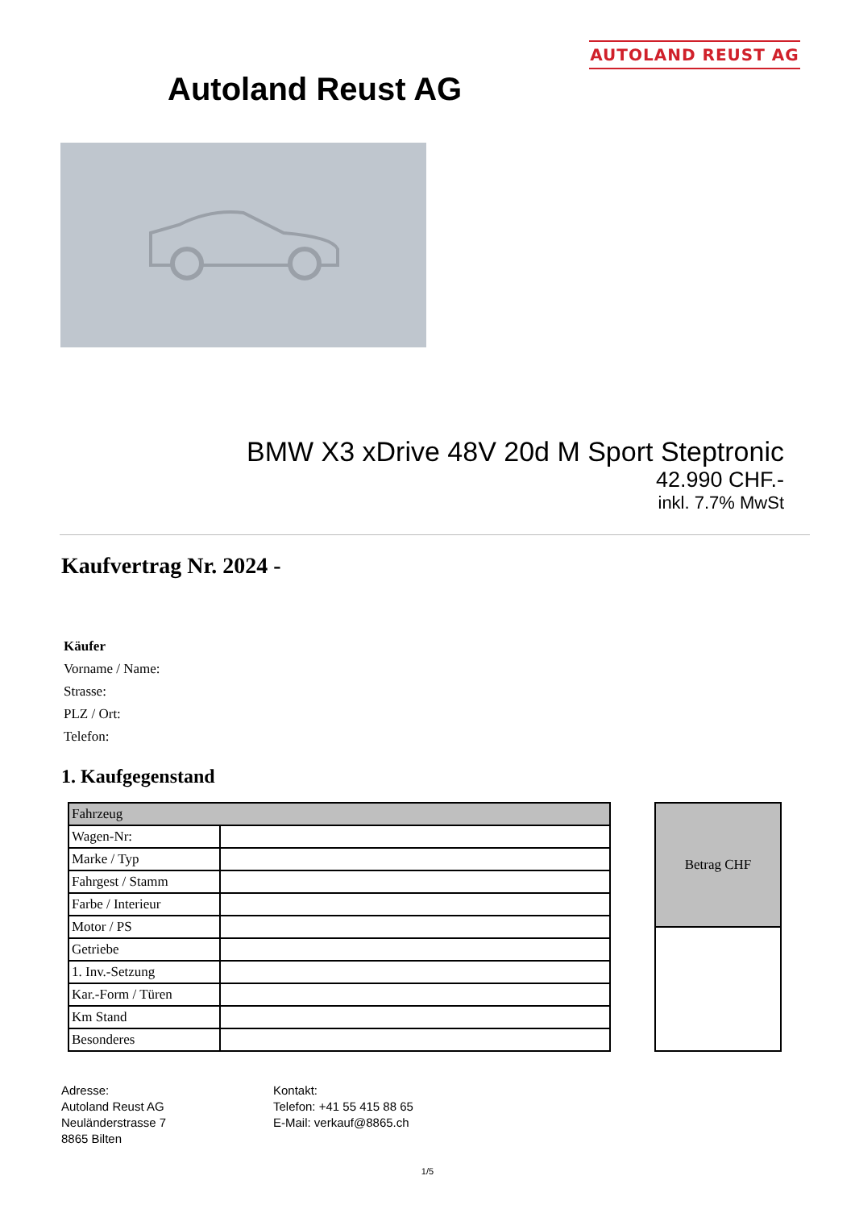AUTOLAND REUST AG
Autoland Reust AG
BMW X3 xDrive 48V 20d M Sport Steptronic
42.990 CHF.-
inkl. 7.7% MwSt
Kaufvertrag Nr. 2024 -
Käufer
Vorname / Name:
Strasse:
PLZ / Ort:
Telefon:
1. Kaufgegenstand
| Fahrzeug | |
| --- | --- |
| Wagen-Nr: | |
| Marke / Typ | |
| Fahrgest / Stamm | |
| Farbe / Interieur | |
| Motor / PS | |
| Getriebe | |
| 1. Inv.-Setzung | |
| Kar.-Form / Türen | |
| Km Stand | |
| Besonderes | |
| Betrag CHF |
| --- |
Adresse:
Autoland Reust AG
Neuländerstrasse 7
8865 Bilten
Kontakt:
Telefon: +41 55 415 88 65
E-Mail: verkauf@8865.ch
1/5